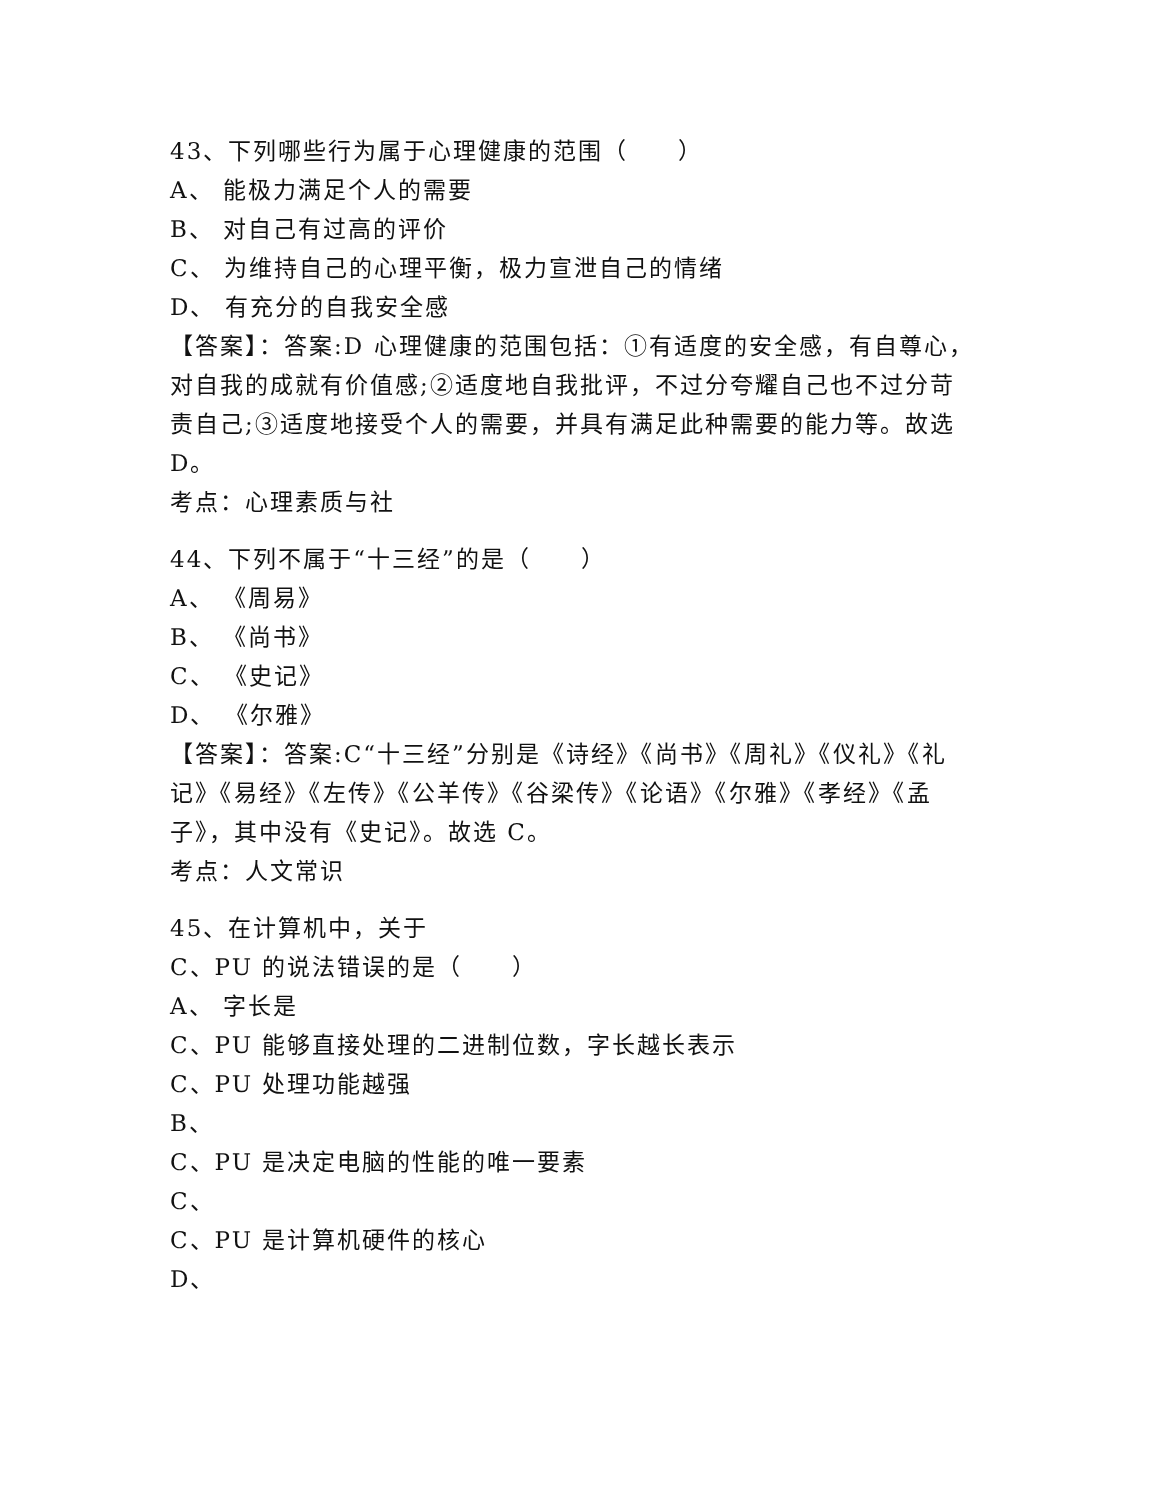43、下列哪些行为属于心理健康的范围（　　）
A、 能极力满足个人的需要
B、 对自己有过高的评价
C、 为维持自己的心理平衡，极力宣泄自己的情绪
D、 有充分的自我安全感
【答案】：答案:D 心理健康的范围包括：①有适度的安全感，有自尊心，对自我的成就有价值感;②适度地自我批评，不过分夸耀自己也不过分苛责自己;③适度地接受个人的需要，并具有满足此种需要的能力等。故选 D。
考点：心理素质与社
44、下列不属于“十三经”的是（　　）
A、 《周易》
B、 《尚书》
C、 《史记》
D、 《尔雅》
【答案】：答案:C“十三经”分别是《诗经》《尚书》《周礼》《仪礼》《礼记》《易经》《左传》《公羊传》《谷梁传》《论语》《尔雅》《孝经》《孟子》，其中没有《史记》。故选 C。
考点：人文常识
45、在计算机中，关于
C、PU 的说法错误的是（　　）
A、 字长是
C、PU 能够直接处理的二进制位数，字长越长表示
C、PU 处理功能越强
B、
C、PU 是决定电脑的性能的唯一要素
C、
C、PU 是计算机硬件的核心
D、